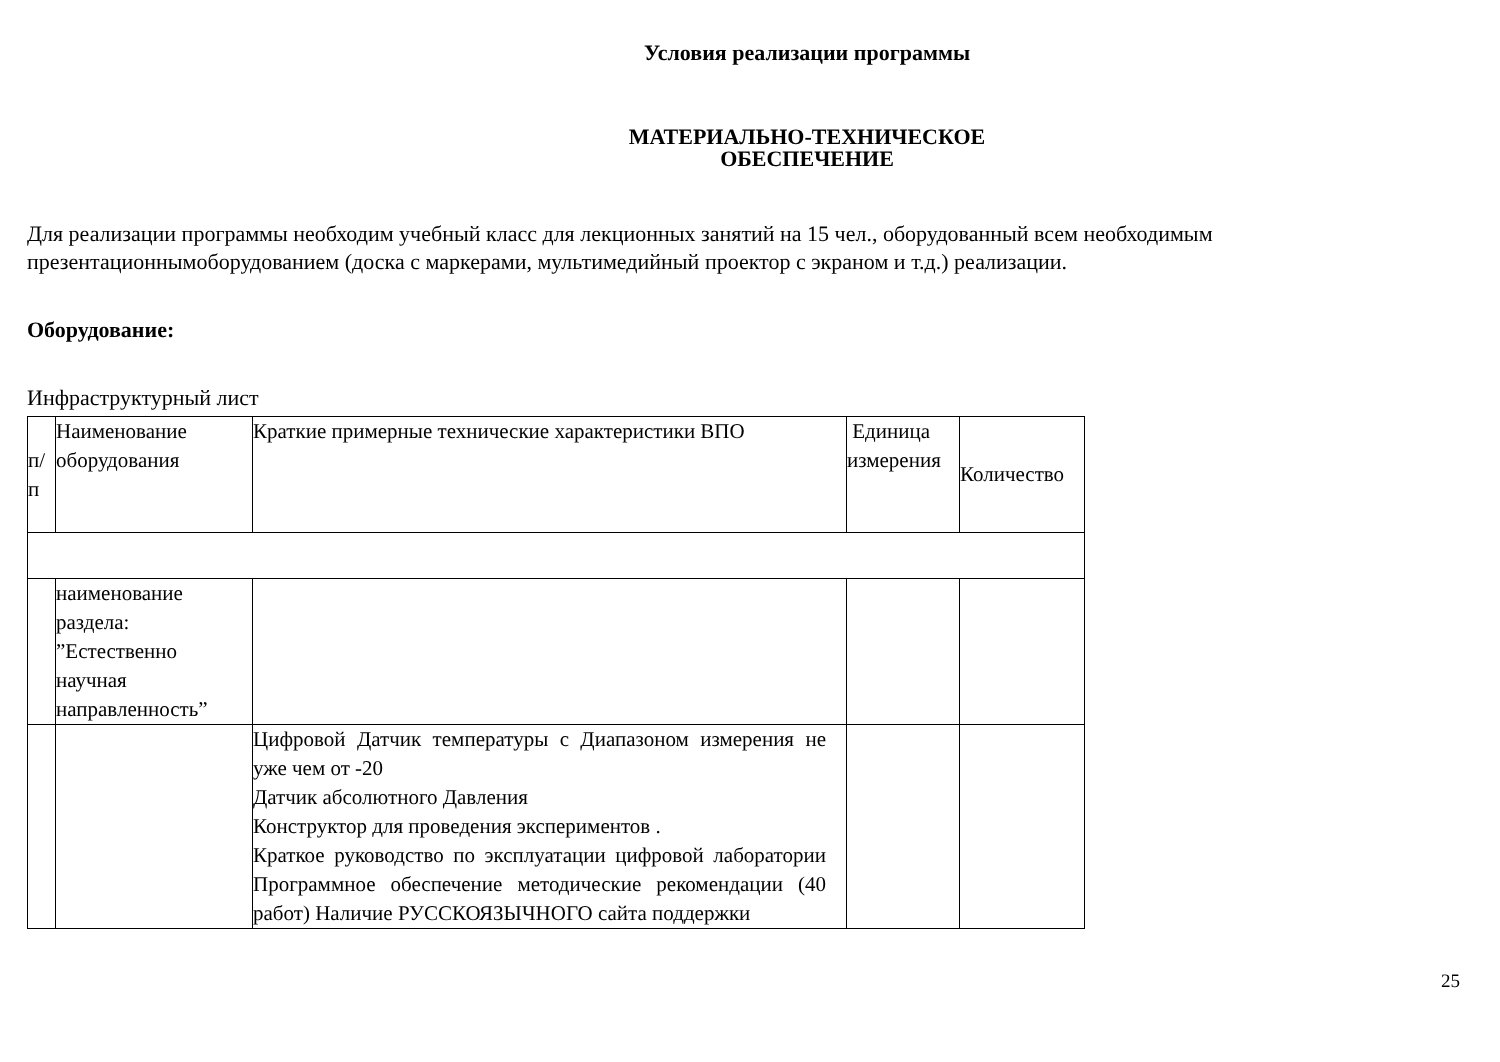Условия реализации программы
МАТЕРИАЛЬНО-ТЕХНИЧЕСКОЕ
ОБЕСПЕЧЕНИЕ
Для реализации программы необходим учебный класс для лекционных занятий на 15 чел., оборудованный всем необходимым презентационнымоборудованием (доска с маркерами, мультимедийный проектор с экраном и т.д.) реализации.
Оборудование:
Инфраструктурный лист
| п/ п | Наименование оборудования | Краткие примерные технические характеристики ВПО | Единица измерения | Количество |
| | наименование раздела: ”Естественно научная направленность” | | | |
| | | Цифровой Датчик температуры с Диапазоном измерения не уже чем от -20 Датчик абсолютного Давления Конструктор для проведения экспериментов . Краткое руководство по эксплуатации цифровой лаборатории Программное обеспечение методические рекомендации (40 работ) Наличие РУССКОЯЗЫЧНОГО сайта поддержки | | |
25